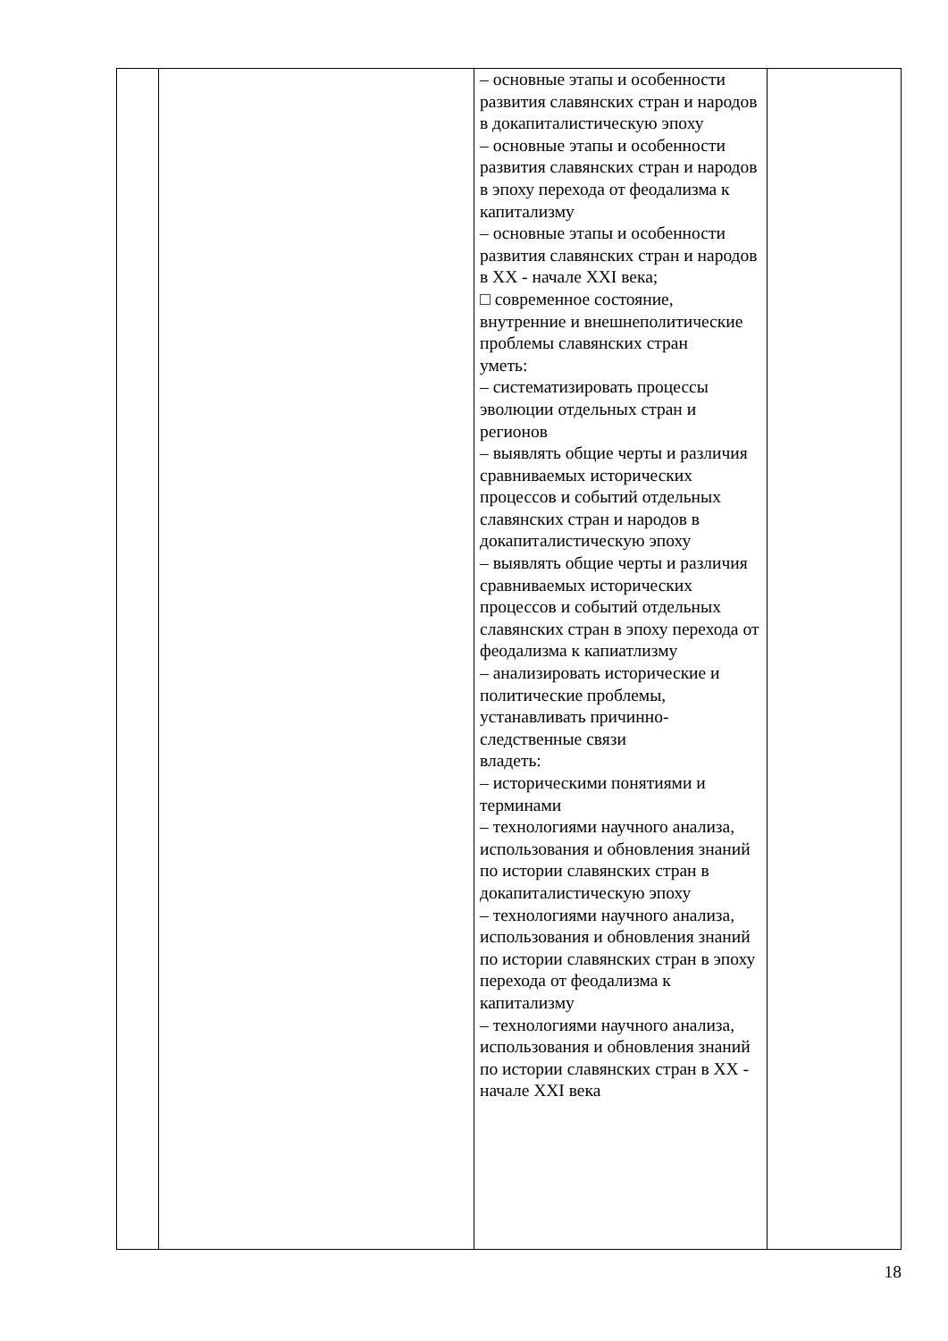| | | – основные этапы и особенности развития славянских стран и народов в докапиталистическую эпоху – основные этапы и особенности развития славянских стран и народов в эпоху перехода от феодализма к капитализму – основные этапы и особенности развития славянских стран и народов в XX - начале XXI века; □ современное состояние, внутренние и внешнеполитические проблемы славянских стран уметь: – систематизировать процессы эволюции отдельных стран и регионов – выявлять общие черты и различия сравниваемых исторических процессов и событий отдельных славянских стран и народов в докапиталистическую эпоху – выявлять общие черты и различия сравниваемых исторических процессов и событий отдельных славянских стран в эпоху перехода от феодализма к капиатлизму – анализировать исторические и политические проблемы, устанавливать причинно-следственные связи владеть: – историческими понятиями и терминами – технологиями научного анализа, использования и обновления знаний по истории славянских стран в докапиталистическую эпоху – технологиями научного анализа, использования и обновления знаний по истории славянских стран в эпоху перехода от феодализма к капитализму – технологиями научного анализа, использования и обновления знаний по истории славянских стран в XX - начале XXI века | |
18